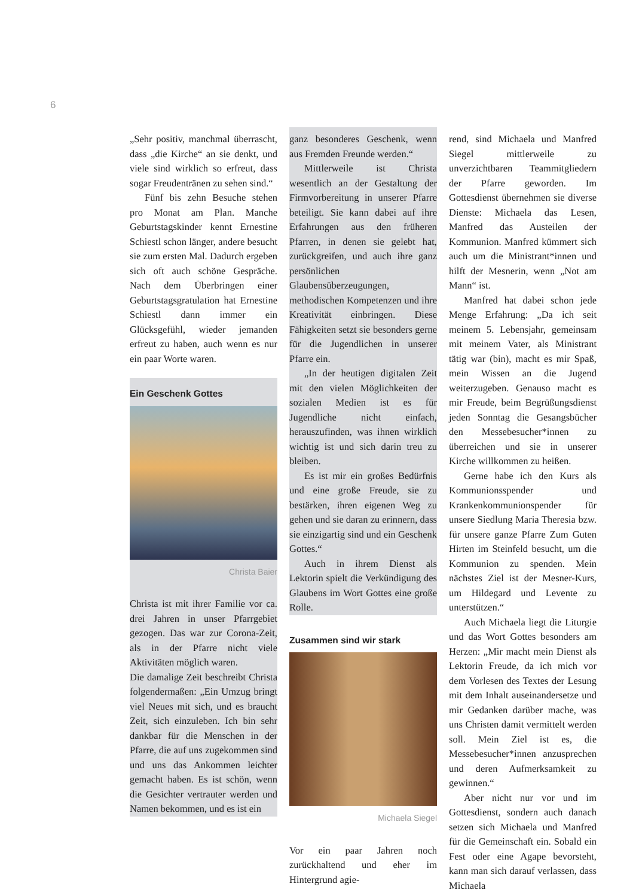6
„Sehr positiv, manchmal überrascht, dass „die Kirche“ an sie denkt, und viele sind wirklich so erfreut, dass sogar Freudentränen zu sehen sind.“
Fünf bis zehn Besuche stehen pro Monat am Plan. Manche Geburtstagskinder kennt Ernestine Schiestl schon länger, andere besucht sie zum ersten Mal. Dadurch ergeben sich oft auch schöne Gespräche. Nach dem Überbringen einer Geburtstagsgratulation hat Ernestine Schiestl dann immer ein Glücksgefühl, wieder jemanden erfreut zu haben, auch wenn es nur ein paar Worte waren.
Ein Geschenk Gottes
Christa Baier
Christa ist mit ihrer Familie vor ca. drei Jahren in unser Pfarrgebiet gezogen. Das war zur Corona-Zeit, als in der Pfarre nicht viele Aktivitäten möglich waren.
Die damalige Zeit beschreibt Christa folgendermaßen: „Ein Umzug bringt viel Neues mit sich, und es braucht Zeit, sich einzuleben. Ich bin sehr dankbar für die Menschen in der Pfarre, die auf uns zugekommen sind und uns das Ankommen leichter gemacht haben. Es ist schön, wenn die Gesichter vertrauter werden und Namen bekommen, und es ist ein
ganz besonderes Geschenk, wenn aus Fremden Freunde werden.“
Mittlerweile ist Christa wesentlich an der Gestaltung der Firmvorbereitung in unserer Pfarre beteiligt. Sie kann dabei auf ihre Erfahrungen aus den früheren Pfarren, in denen sie gelebt hat, zurückgreifen, und auch ihre ganz persönlichen Glaubensüberzeugungen, methodischen Kompetenzen und ihre Kreativität einbringen. Diese Fähigkeiten setzt sie besonders gerne für die Jugendlichen in unserer Pfarre ein.
„In der heutigen digitalen Zeit mit den vielen Möglichkeiten der sozialen Medien ist es für Jugendliche nicht einfach, herauszufinden, was ihnen wirklich wichtig ist und sich darin treu zu bleiben.
Es ist mir ein großes Bedürfnis und eine große Freude, sie zu bestärken, ihren eigenen Weg zu gehen und sie daran zu erinnern, dass sie einzigartig sind und ein Geschenk Gottes.“
Auch in ihrem Dienst als Lektorin spielt die Verkündigung des Glaubens im Wort Gottes eine große Rolle.
Zusammen sind wir stark
Michaela Siegel
Vor ein paar Jahren noch zurückhaltend und eher im Hintergrund agie-
rend, sind Michaela und Manfred Siegel mittlerweile zu unverzichtbaren Teammitgliedern der Pfarre geworden. Im Gottesdienst übernehmen sie diverse Dienste: Michaela das Lesen, Manfred das Austeilen der Kommunion. Manfred kümmert sich auch um die Ministrant*innen und hilft der Mesnerin, wenn „Not am Mann“ ist.
Manfred hat dabei schon jede Menge Erfahrung: „Da ich seit meinem 5. Lebensjahr, gemeinsam mit meinem Vater, als Ministrant tätig war (bin), macht es mir Spaß, mein Wissen an die Jugend weiterzugeben. Genauso macht es mir Freude, beim Begrüßungsdienst jeden Sonntag die Gesangsbücher den Messebesucher*innen zu überreichen und sie in unserer Kirche willkommen zu heißen.
Gerne habe ich den Kurs als Kommunionsspender und Krankenkommunionspender für unsere Siedlung Maria Theresia bzw. für unsere ganze Pfarre Zum Guten Hirten im Steinfeld besucht, um die Kommunion zu spenden. Mein nächstes Ziel ist der Mesner-Kurs, um Hildegard und Levente zu unterstützen.“
Auch Michaela liegt die Liturgie und das Wort Gottes besonders am Herzen: „Mir macht mein Dienst als Lektorin Freude, da ich mich vor dem Vorlesen des Textes der Lesung mit dem Inhalt auseinandersetze und mir Gedanken darüber mache, was uns Christen damit vermittelt werden soll. Mein Ziel ist es, die Messebesucher*innen anzusprechen und deren Aufmerksamkeit zu gewinnen.“
Aber nicht nur vor und im Gottesdienst, sondern auch danach setzen sich Michaela und Manfred für die Gemeinschaft ein. Sobald ein Fest oder eine Agape bevorsteht, kann man sich darauf verlassen, dass Michaela